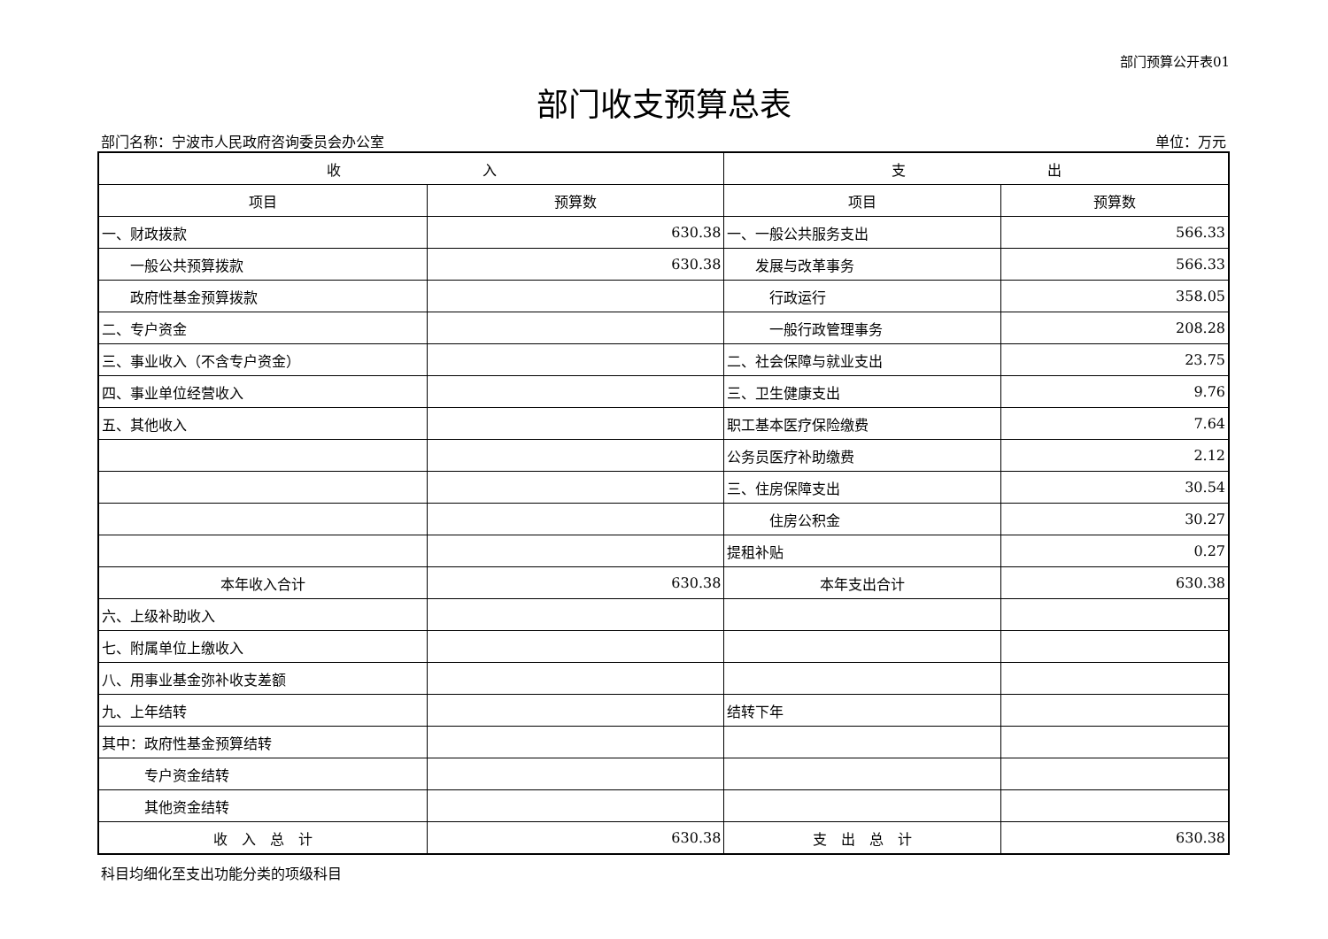部门预算公开表01
部门收支预算总表
部门名称：宁波市人民政府咨询委员会办公室 单位：万元
| 收 入 | | 支 出 | |
| --- | --- | --- | --- |
| 项目 | 预算数 | 项目 | 预算数 |
| 一、财政拨款 | 630.38 | 一、一般公共服务支出 | 566.33 |
| 一般公共预算拨款 | 630.38 | 发展与改革事务 | 566.33 |
| 政府性基金预算拨款 | | 行政运行 | 358.05 |
| 二、专户资金 | | 一般行政管理事务 | 208.28 |
| 三、事业收入（不含专户资金） | | 二、社会保障与就业支出 | 23.75 |
| 四、事业单位经营收入 | | 三、卫生健康支出 | 9.76 |
| 五、其他收入 | | 职工基本医疗保险缴费 | 7.64 |
| | | 公务员医疗补助缴费 | 2.12 |
| | | 三、住房保障支出 | 30.54 |
| | | 住房公积金 | 30.27 |
| | | 提租补贴 | 0.27 |
| 本年收入合计 | 630.38 | 本年支出合计 | 630.38 |
| 六、上级补助收入 | | | |
| 七、附属单位上缴收入 | | | |
| 八、用事业基金弥补收支差额 | | | |
| 九、上年结转 | | 结转下年 | |
| 其中：政府性基金预算结转 | | | |
| 专户资金结转 | | | |
| 其他资金结转 | | | |
| 收 入 总 计 | 630.38 | 支 出 总 计 | 630.38 |
科目均细化至支出功能分类的项级科目